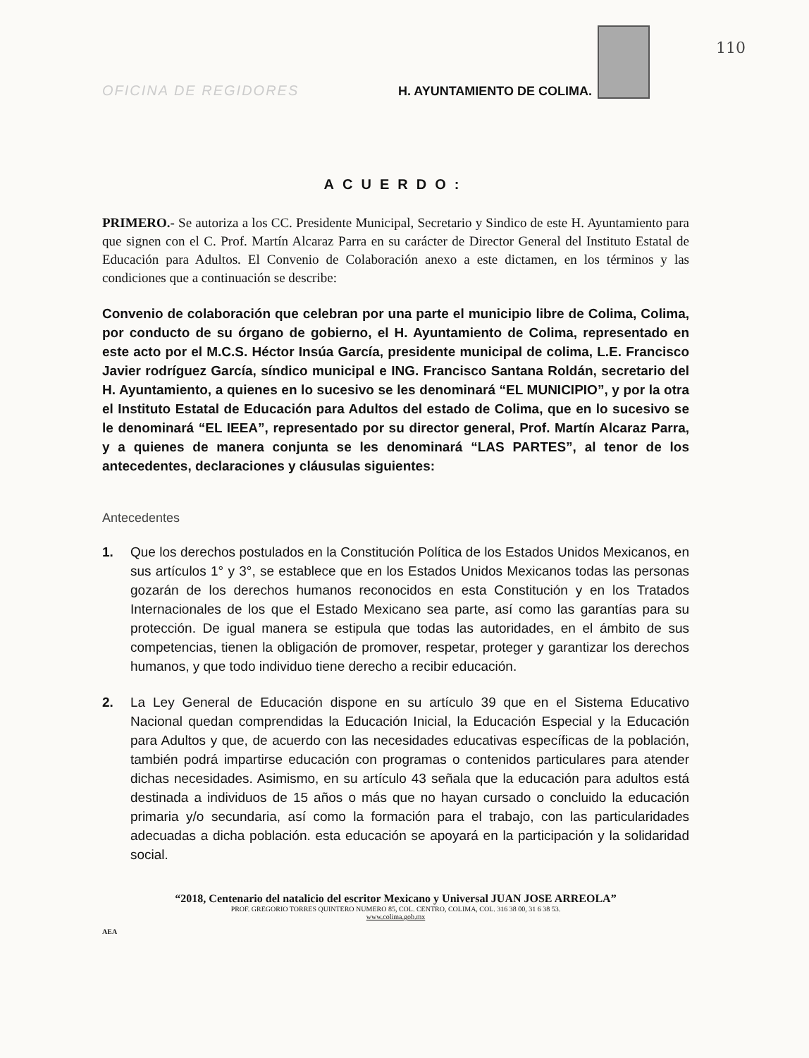OFICINA DE REGIDORES H. AYUNTAMIENTO DE COLIMA.
110
ACUERDO:
PRIMERO.- Se autoriza a los CC. Presidente Municipal, Secretario y Sindico de este H. Ayuntamiento para que signen con el C. Prof. Martín Alcaraz Parra en su carácter de Director General del Instituto Estatal de Educación para Adultos. El Convenio de Colaboración anexo a este dictamen, en los términos y las condiciones que a continuación se describe:
Convenio de colaboración que celebran por una parte el municipio libre de Colima, Colima, por conducto de su órgano de gobierno, el H. Ayuntamiento de Colima, representado en este acto por el M.C.S. Héctor Insúa García, presidente municipal de colima, L.E. Francisco Javier rodríguez García, síndico municipal e ING. Francisco Santana Roldán, secretario del H. Ayuntamiento, a quienes en lo sucesivo se les denominará “EL MUNICIPIO”, y por la otra el Instituto Estatal de Educación para Adultos del estado de Colima, que en lo sucesivo se le denominará “EL IEEA”, representado por su director general, Prof. Martín Alcaraz Parra, y a quienes de manera conjunta se les denominará “LAS PARTES”, al tenor de los antecedentes, declaraciones y cláusulas siguientes:
Antecedentes
1. Que los derechos postulados en la Constitución Política de los Estados Unidos Mexicanos, en sus artículos 1° y 3°, se establece que en los Estados Unidos Mexicanos todas las personas gozarán de los derechos humanos reconocidos en esta Constitución y en los Tratados Internacionales de los que el Estado Mexicano sea parte, así como las garantías para su protección. De igual manera se estipula que todas las autoridades, en el ámbito de sus competencias, tienen la obligación de promover, respetar, proteger y garantizar los derechos humanos, y que todo individuo tiene derecho a recibir educación.
2. La Ley General de Educación dispone en su artículo 39 que en el Sistema Educativo Nacional quedan comprendidas la Educación Inicial, la Educación Especial y la Educación para Adultos y que, de acuerdo con las necesidades educativas específicas de la población, también podrá impartirse educación con programas o contenidos particulares para atender dichas necesidades. Asimismo, en su artículo 43 señala que la educación para adultos está destinada a individuos de 15 años o más que no hayan cursado o concluido la educación primaria y/o secundaria, así como la formación para el trabajo, con las particularidades adecuadas a dicha población. esta educación se apoyará en la participación y la solidaridad social.
“2018, Centenario del natalicio del escritor Mexicano y Universal JUAN JOSE ARREOLA”
PROF. GREGORIO TORRES QUINTERO NUMERO 85, COL. CENTRO, COLIMA, COL. 316 38 00, 31 6 38 53.
www.colima.gob.mx
AEA